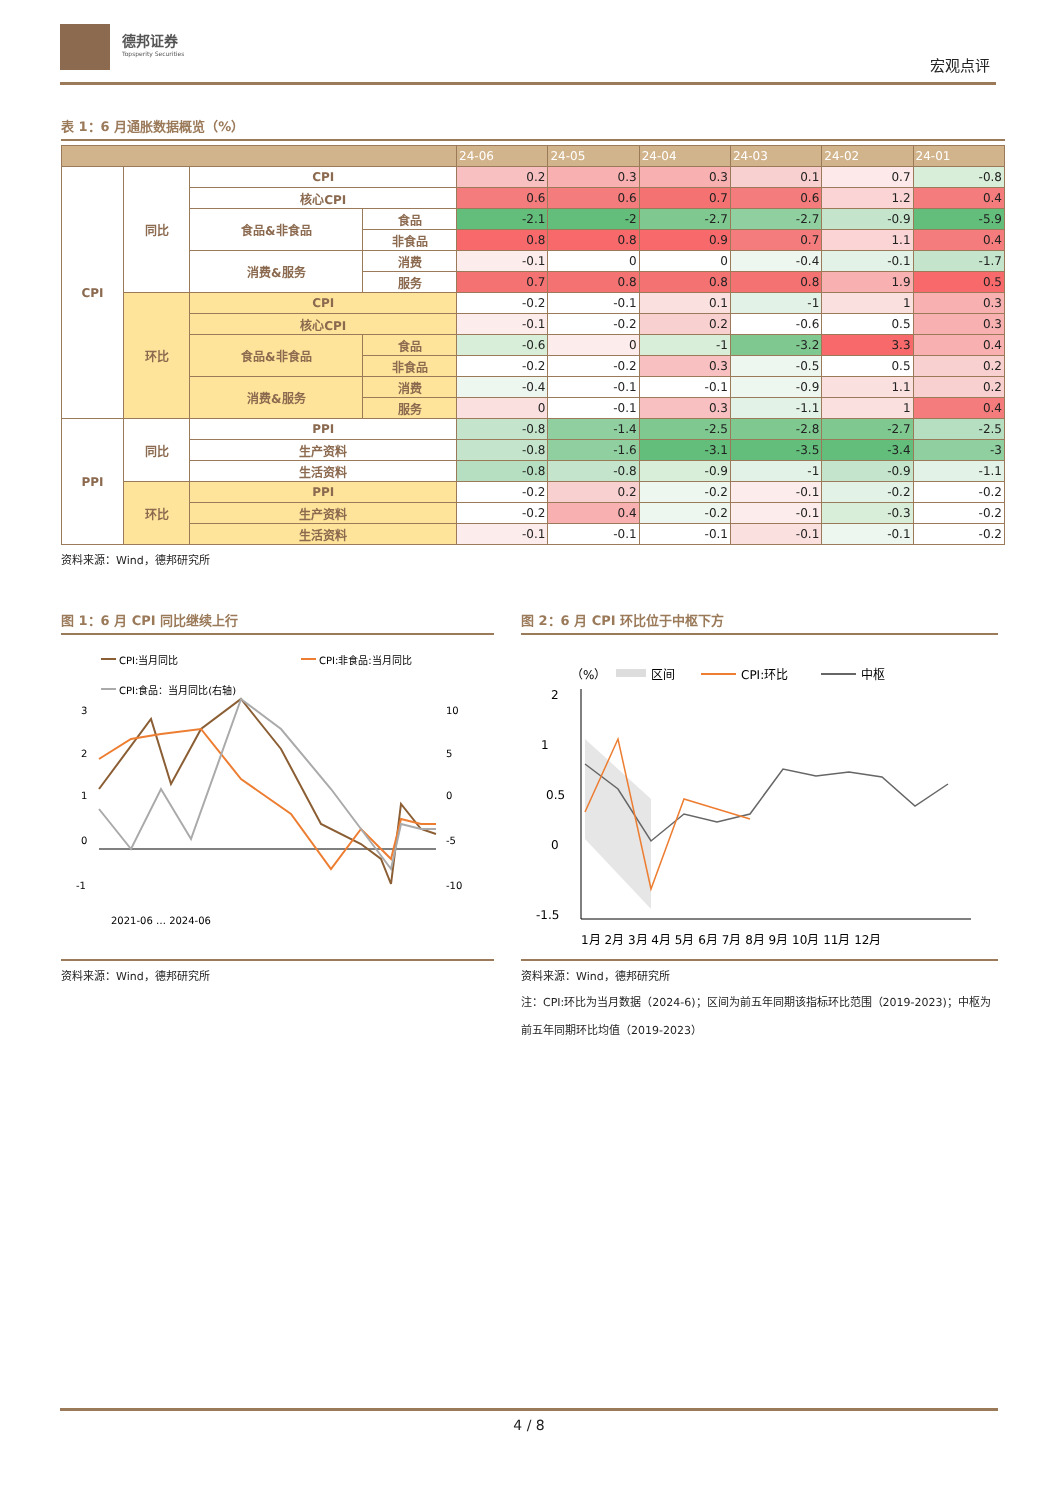德邦证券
Topsperity Securities
宏观点评
表 1：6 月通胀数据概览（%）
| | | | | 24-06 | 24-05 | 24-04 | 24-03 | 24-02 | 24-01 |
| --- | --- | --- | --- | --- | --- | --- | --- | --- | --- |
| CPI | 同比 | CPI | | 0.2 | 0.3 | 0.3 | 0.1 | 0.7 | -0.8 |
| | | 核心CPI | | 0.6 | 0.6 | 0.7 | 0.6 | 1.2 | 0.4 |
| | | 食品&非食品 | 食品 | -2.1 | -2 | -2.7 | -2.7 | -0.9 | -5.9 |
| | | | 非食品 | 0.8 | 0.8 | 0.9 | 0.7 | 1.1 | 0.4 |
| | | 消费&服务 | 消费 | -0.1 | 0 | 0 | -0.4 | -0.1 | -1.7 |
| | | | 服务 | 0.7 | 0.8 | 0.8 | 0.8 | 1.9 | 0.5 |
| | 环比 | CPI | | -0.2 | -0.1 | 0.1 | -1 | 1 | 0.3 |
| | | 核心CPI | | -0.1 | -0.2 | 0.2 | -0.6 | 0.5 | 0.3 |
| | | 食品&非食品 | 食品 | -0.6 | 0 | -1 | -3.2 | 3.3 | 0.4 |
| | | | 非食品 | -0.2 | -0.2 | 0.3 | -0.5 | 0.5 | 0.2 |
| | | 消费&服务 | 消费 | -0.4 | -0.1 | -0.1 | -0.9 | 1.1 | 0.2 |
| | | | 服务 | 0 | -0.1 | 0.3 | -1.1 | 1 | 0.4 |
| PPI | 同比 | PPI | | -0.8 | -1.4 | -2.5 | -2.8 | -2.7 | -2.5 |
| | | 生产资料 | | -0.8 | -1.6 | -3.1 | -3.5 | -3.4 | -3 |
| | | 生活资料 | | -0.8 | -0.8 | -0.9 | -1 | -0.9 | -1.1 |
| | 环比 | PPI | | -0.2 | 0.2 | -0.2 | -0.1 | -0.2 | -0.2 |
| | | 生产资料 | | -0.2 | 0.4 | -0.2 | -0.1 | -0.3 | -0.2 |
| | | 生活资料 | | -0.1 | -0.1 | -0.1 | -0.1 | -0.1 | -0.2 |
资料来源：Wind，德邦研究所
图 1：6 月 CPI 同比继续上行
CPI:当月同比
CPI:非食品:当月同比
CPI:食品：当月同比(右轴)
3
2
1
0
-1
10
5
0
-5
-10
2021-06 … 2024-06
资料来源：Wind，德邦研究所
图 2：6 月 CPI 环比位于中枢下方
（%）
区间
CPI:环比
中枢
2
1
0.5
0
-1.5
1月 2月 3月 4月 5月 6月 7月 8月 9月 10月 11月 12月
资料来源：Wind，德邦研究所
注：CPI:环比为当月数据（2024-6)；区间为前五年同期该指标环比范围（2019-2023)；中枢为前五年同期环比均值（2019-2023）
4 / 8